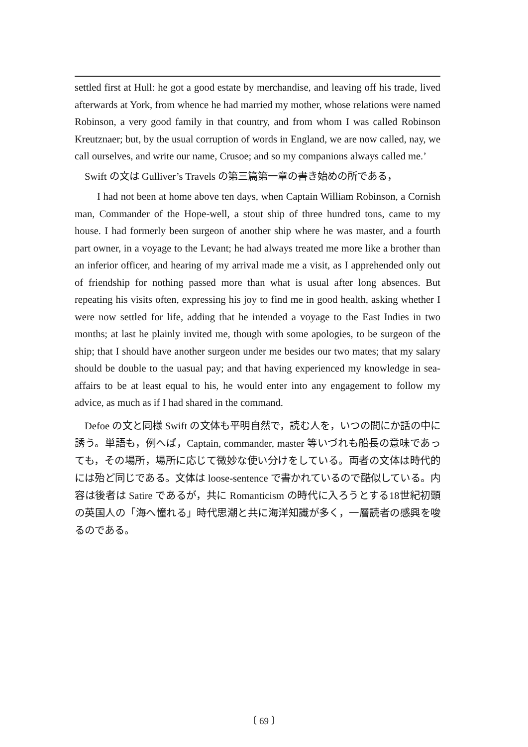settled first at Hull: he got a good estate by merchandise, and leaving off his trade, lived afterwards at York, from whence he had married my mother, whose relations were named Robinson, a very good family in that country, and from whom I was called Robinson Kreutznaer; but, by the usual corruption of words in England, we are now called, nay, we call ourselves, and write our name, Crusoe; and so my companions always called me.’
Swift の文は Gulliver’s Travels の第三篇第一章の書き始めの所である，
I had not been at home above ten days, when Captain William Robinson, a Cornish man, Commander of the Hope-well, a stout ship of three hundred tons, came to my house. I had formerly been surgeon of another ship where he was master, and a fourth part owner, in a voyage to the Levant; he had always treated me more like a brother than an inferior officer, and hearing of my arrival made me a visit, as I apprehended only out of friendship for nothing passed more than what is usual after long absences. But repeating his visits often, expressing his joy to find me in good health, asking whether I were now settled for life, adding that he intended a voyage to the East Indies in two months; at last he plainly invited me, though with some apologies, to be surgeon of the ship; that I should have another surgeon under me besides our two mates; that my salary should be double to the uasual pay; and that having experienced my knowledge in sea-affairs to be at least equal to his, he would enter into any engagement to follow my advice, as much as if I had shared in the command.
Defoe の文と同様 Swift の文体も平明自然で，読む人を，いつの間にか話の中に誘う。単語も，例へば，Captain, commander, master 等いづれも船長の意味であっても，その場所，場所に応じて微妙な使い分けをしている。両者の文体は時代的には殆ど同じである。文体は loose-sentence で書かれているので酷似している。内容は後者は Satire であるが，共に Romanticism の時代に入ろうとする18世紀初頭の英国人の「海へ憧れる」時代思潮と共に海洋知識が多く，一層読者の感興を唆るのである。
〔 69 〕